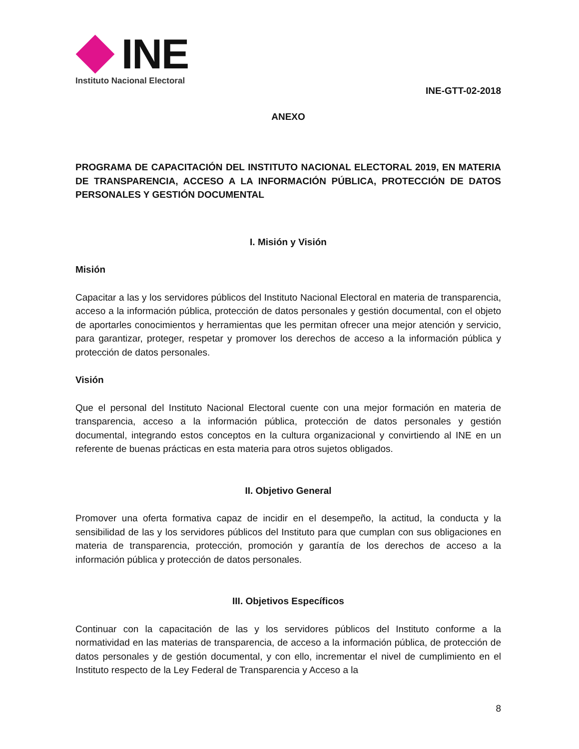INE
Instituto Nacional Electoral
INE-GTT-02-2018
ANEXO
PROGRAMA DE CAPACITACIÓN DEL INSTITUTO NACIONAL ELECTORAL 2019, EN MATERIA DE TRANSPARENCIA, ACCESO A LA INFORMACIÓN PÚBLICA, PROTECCIÓN DE DATOS PERSONALES Y GESTIÓN DOCUMENTAL
I. Misión y Visión
Misión
Capacitar a las y los servidores públicos del Instituto Nacional Electoral en materia de transparencia, acceso a la información pública, protección de datos personales y gestión documental, con el objeto de aportarles conocimientos y herramientas que les permitan ofrecer una mejor atención y servicio, para garantizar, proteger, respetar y promover los derechos de acceso a la información pública y protección de datos personales.
Visión
Que el personal del Instituto Nacional Electoral cuente con una mejor formación en materia de transparencia, acceso a la información pública, protección de datos personales y gestión documental, integrando estos conceptos en la cultura organizacional y convirtiendo al INE en un referente de buenas prácticas en esta materia para otros sujetos obligados.
II. Objetivo General
Promover una oferta formativa capaz de incidir en el desempeño, la actitud, la conducta y la sensibilidad de las y los servidores públicos del Instituto para que cumplan con sus obligaciones en materia de transparencia, protección, promoción y garantía de los derechos de acceso a la información pública y protección de datos personales.
III. Objetivos Específicos
Continuar con la capacitación de las y los servidores públicos del Instituto conforme a la normatividad en las materias de transparencia, de acceso a la información pública, de protección de datos personales y de gestión documental, y con ello, incrementar el nivel de cumplimiento en el Instituto respecto de la Ley Federal de Transparencia y Acceso a la
8